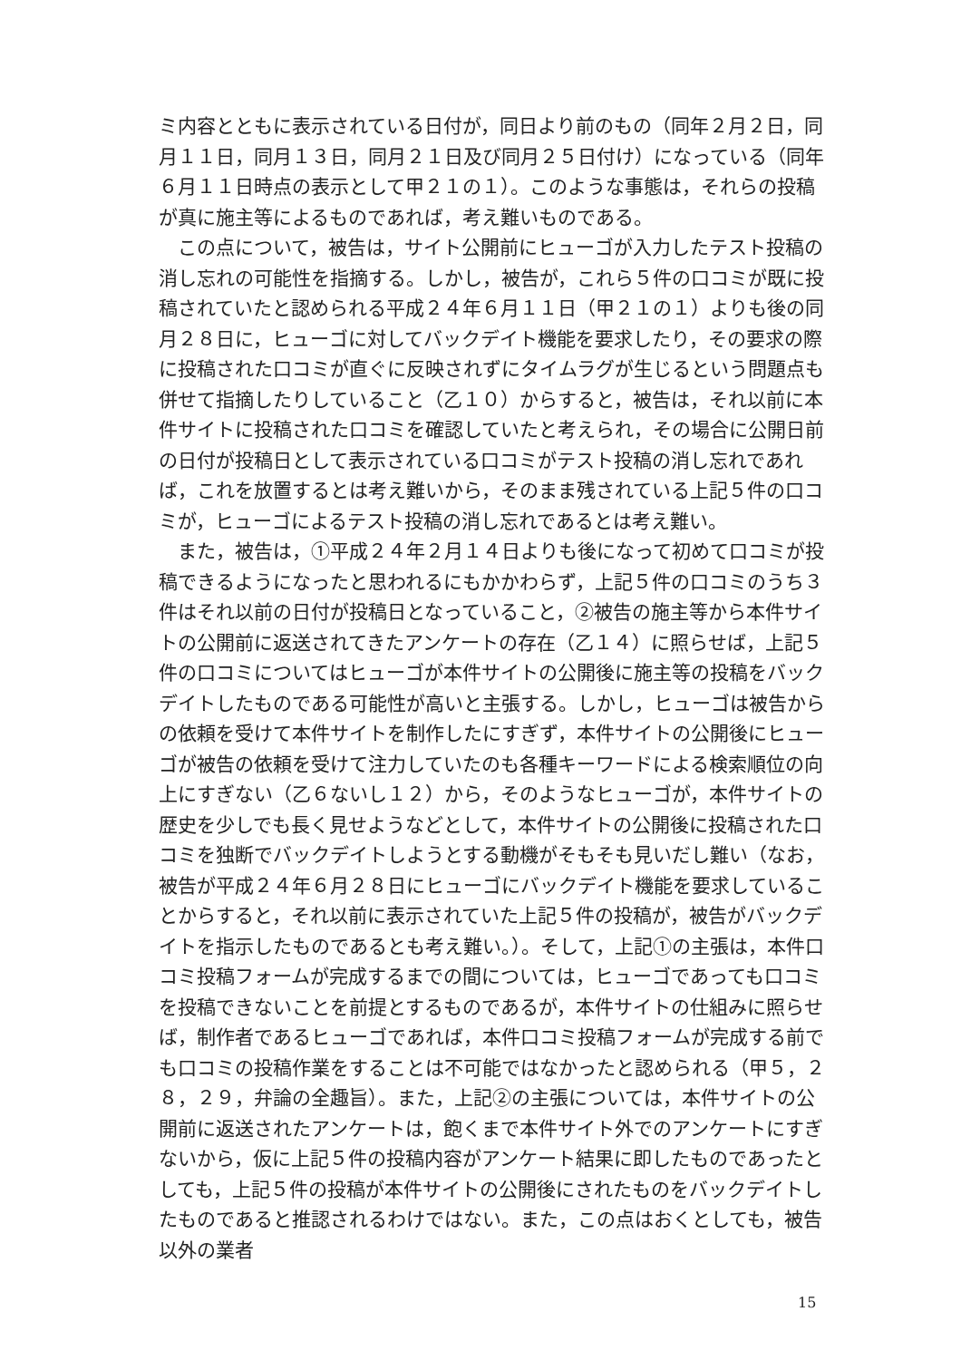ミ内容とともに表示されている日付が，同日より前のもの（同年２月２日，同月１１日，同月１３日，同月２１日及び同月２５日付け）になっている（同年６月１１日時点の表示として甲２１の１）。このような事態は，それらの投稿が真に施主等によるものであれば，考え難いものである。
　この点について，被告は，サイト公開前にヒューゴが入力したテスト投稿の消し忘れの可能性を指摘する。しかし，被告が，これら５件の口コミが既に投稿されていたと認められる平成２４年６月１１日（甲２１の１）よりも後の同月２８日に，ヒューゴに対してバックデイト機能を要求したり，その要求の際に投稿された口コミが直ぐに反映されずにタイムラグが生じるという問題点も併せて指摘したりしていること（乙１０）からすると，被告は，それ以前に本件サイトに投稿された口コミを確認していたと考えられ，その場合に公開日前の日付が投稿日として表示されている口コミがテスト投稿の消し忘れであれば，これを放置するとは考え難いから，そのまま残されている上記５件の口コミが，ヒューゴによるテスト投稿の消し忘れであるとは考え難い。
　また，被告は，①平成２４年２月１４日よりも後になって初めて口コミが投稿できるようになったと思われるにもかかわらず，上記５件の口コミのうち３件はそれ以前の日付が投稿日となっていること，②被告の施主等から本件サイトの公開前に返送されてきたアンケートの存在（乙１４）に照らせば，上記５件の口コミについてはヒューゴが本件サイトの公開後に施主等の投稿をバックデイトしたものである可能性が高いと主張する。しかし，ヒューゴは被告からの依頼を受けて本件サイトを制作したにすぎず，本件サイトの公開後にヒューゴが被告の依頼を受けて注力していたのも各種キーワードによる検索順位の向上にすぎない（乙６ないし１２）から，そのようなヒューゴが，本件サイトの歴史を少しでも長く見せようなどとして，本件サイトの公開後に投稿された口コミを独断でバックデイトしようとする動機がそもそも見いだし難い（なお，被告が平成２４年６月２８日にヒューゴにバックデイト機能を要求していることからすると，それ以前に表示されていた上記５件の投稿が，被告がバックデイトを指示したものであるとも考え難い。）。そして，上記①の主張は，本件口コミ投稿フォームが完成するまでの間については，ヒューゴであっても口コミを投稿できないことを前提とするものであるが，本件サイトの仕組みに照らせば，制作者であるヒューゴであれば，本件口コミ投稿フォームが完成する前でも口コミの投稿作業をすることは不可能ではなかったと認められる（甲５，２８，２９，弁論の全趣旨）。また，上記②の主張については，本件サイトの公開前に返送されたアンケートは，飽くまで本件サイト外でのアンケートにすぎないから，仮に上記５件の投稿内容がアンケート結果に即したものであったとしても，上記５件の投稿が本件サイトの公開後にされたものをバックデイトしたものであると推認されるわけではない。また，この点はおくとしても，被告以外の業者
15